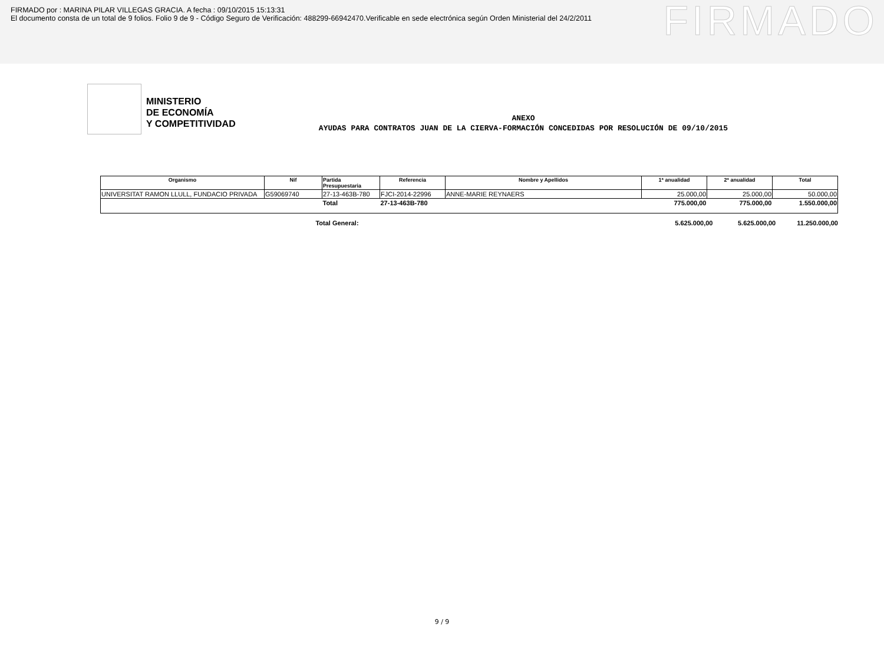FIRMADO por : MARINA PILAR VILLEGAS GRACIA. A fecha : 09/10/2015 15:13:31
El documento consta de un total de 9 folios. Folio 9 de 9 - Código Seguro de Verificación: 488299-66942470.Verificable en sede electrónica según Orden Ministerial del 24/2/2011
FIRMADO
MINISTERIO
DE ECONOMÍA
Y COMPETITIVIDAD
ANEXO
AYUDAS PARA CONTRATOS JUAN DE LA CIERVA-FORMACIÓN CONCEDIDAS POR RESOLUCIÓN DE 09/10/2015
| Organismo | Nif | Partida Presupuestaria | Referencia | Nombre y Apellidos | 1ª anualidad | 2ª anualidad | Total |
| --- | --- | --- | --- | --- | --- | --- | --- |
| UNIVERSITAT RAMON LLULL, FUNDACIO PRIVADA | G59069740 | 27-13-463B-780 | FJCI-2014-22996 | ANNE-MARIE REYNAERS | 25.000,00 | 25.000,00 | 50.000,00 |
| | | Total | 27-13-463B-780 | | 775.000,00 | 775.000,00 | 1.550.000,00 |
Total General: 5.625.000,00 5.625.000,00 11.250.000,00
9 / 9